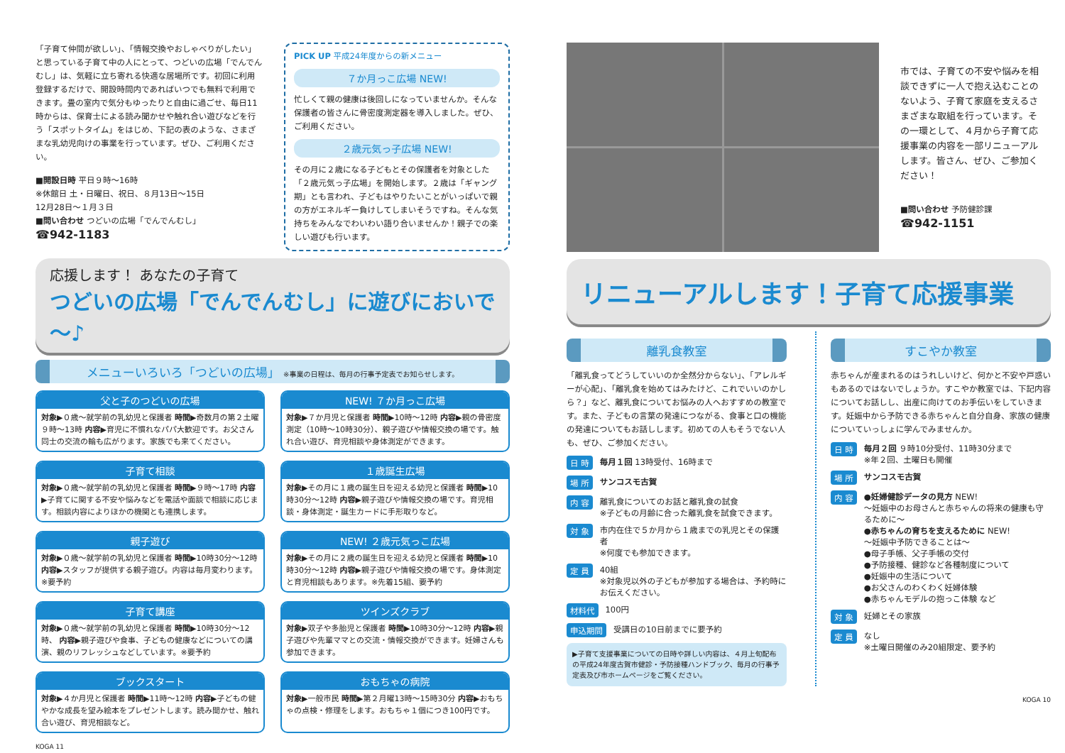「子育て仲間が欲しい」、「情報交換やおしゃべりがしたい」と思っている子育て中の人にとって、つどいの広場「でんでんむし」は、気軽に立ち寄れる快適な居場所です。初回に利用登録するだけで、開設時間内であればいつでも無料で利用できます。畳の室内で気分もゆったりと自由に過ごせ、毎日11時からは、保育士による読み聞かせや触れ合い遊びなどを行う「スポットタイム」をはじめ、下記の表のような、さまざまな乳幼児向けの事業を行っています。ぜひ、ご利用ください。
■開設日時 平日９時～16時
※休館日 土・日曜日、祝日、８月13日～15日
12月28日～１月３日
■問い合わせ つどいの広場「でんでんむし」
☎942-1183
PICK UP 平成24年度からの新メニュー
７か月っこ広場 NEW!
忙しくて親の健康は後回しになっていませんか。そんな保護者の皆さんに骨密度測定器を導入しました。ぜひ、ご利用ください。
２歳元気っ子広場 NEW!
その月に２歳になる子どもとその保護者を対象とした「２歳元気っ子広場」を開始します。２歳は「ギャング期」とも言われ、子どもはやりたいことがいっぱいで親の方がエネルギー負けしてしまいそうですね。そんな気持ちをみんなでわいわい語り合いませんか！親子での楽しい遊びも行います。
応援します！ あなたの子育て
つどいの広場「でんでんむし」に遊びにおいで～♪
メニューいろいろ「つどいの広場」 ※事業の日程は、毎月の行事予定表でお知らせします。
父と子のつどいの広場
対象▶０歳～就学前の乳幼児と保護者 時間▶奇数月の第２土曜９時～13時 内容▶育児に不慣れなパパ大歓迎です。お父さん同士の交流の輪も広がります。家族でも来てください。
NEW! ７か月っこ広場
対象▶７か月児と保護者 時間▶10時～12時 内容▶親の骨密度測定（10時～10時30分）、親子遊びや情報交換の場です。触れ合い遊び、育児相談や身体測定ができます。
子育て相談
対象▶０歳～就学前の乳幼児と保護者 時間▶９時～17時 内容▶子育てに関する不安や悩みなどを電話や面談で相談に応じます。相談内容によりほかの機関とも連携します。
１歳誕生広場
対象▶その月に１歳の誕生日を迎える幼児と保護者 時間▶10時30分～12時 内容▶親子遊びや情報交換の場です。育児相談・身体測定・誕生カードに手形取りなど。
親子遊び
対象▶０歳～就学前の乳幼児と保護者 時間▶10時30分～12時 内容▶スタッフが提供する親子遊び。内容は毎月変わります。※要予約
NEW! ２歳元気っこ広場
対象▶その月に２歳の誕生日を迎える幼児と保護者 時間▶10時30分～12時 内容▶親子遊びや情報交換の場です。身体測定と育児相談もあります。※先着15組、要予約
子育て講座
対象▶０歳～就学前の乳幼児と保護者 時間▶10時30分～12時、 内容▶親子遊びや食事、子どもの健康などについての講演、親のリフレッシュなどしています。※要予約
ツインズクラブ
対象▶双子や多胎児と保護者 時間▶10時30分～12時 内容▶親子遊びや先輩ママとの交流・情報交換ができます。妊婦さんも参加できます。
ブックスタート
対象▶４か月児と保護者 時間▶11時～12時 内容▶子どもの健やかな成長を望み絵本をプレゼントします。読み聞かせ、触れ合い遊び、育児相談など。
おもちゃの病院
対象▶一般市民 時間▶第２月曜13時～15時30分 内容▶おもちゃの点検・修理をします。おもちゃ１個につき100円です。
KOGA 11
市では、子育ての不安や悩みを相談できずに一人で抱え込むことのないよう、子育て家庭を支えるさまざまな取組を行っています。その一環として、４月から子育て応援事業の内容を一部リニューアルします。皆さん、ぜひ、ご参加ください！
■問い合わせ 予防健診課
☎942-1151
リニューアルします！子育て応援事業
離乳食教室
「離乳食ってどうしていいのか全然分からない」、「アレルギーが心配」、「離乳食を始めてはみたけど、これでいいのかしら？」など、離乳食についてお悩みの人へおすすめの教室です。また、子どもの言葉の発達につながる、食事と口の機能の発達についてもお話しします。初めての人もそうでない人も、ぜひ、ご参加ください。
日 時 毎月１回 13時受付、16時まで
場 所 サンコスモ古賀
内 容 離乳食についてのお話と離乳食の試食
※子どもの月齢に合った離乳食を試食できます。
対 象 市内在住で５か月から１歳までの乳児とその保護者
※何度でも参加できます。
定 員 40組
※対象児以外の子どもが参加する場合は、予約時にお伝えください。
材料代 100円
申込期間 受講日の10日前までに要予約
▶子育て支援事業についての日時や詳しい内容は、４月上旬配布の平成24年度古賀市健診・予防接種ハンドブック、毎月の行事予定表及び市ホームページをご覧ください。
すこやか教室
赤ちゃんが産まれるのはうれしいけど、何かと不安や戸惑いもあるのではないでしょうか。すこやか教室では、下記内容についてお話しし、出産に向けてのお手伝いをしていきます。妊娠中から予防できる赤ちゃんと自分自身、家族の健康についていっしょに学んでみませんか。
日 時 毎月２回 ９時10分受付、11時30分まで
※年２回、土曜日も開催
場 所 サンコスモ古賀
内 容 ●妊婦健診データの見方 NEW!
～妊娠中のお母さんと赤ちゃんの将来の健康も守るために～
●赤ちゃんの育ちを支えるために NEW!
～妊娠中予防できることは～
●母子手帳、父子手帳の交付
●予防接種、健診など各種制度について
●妊娠中の生活について
●お父さんのわくわく妊婦体験
●赤ちゃんモデルの抱っこ体験 など
対 象 妊婦とその家族
定 員 なし
※土曜日開催のみ20組限定、要予約
KOGA 10